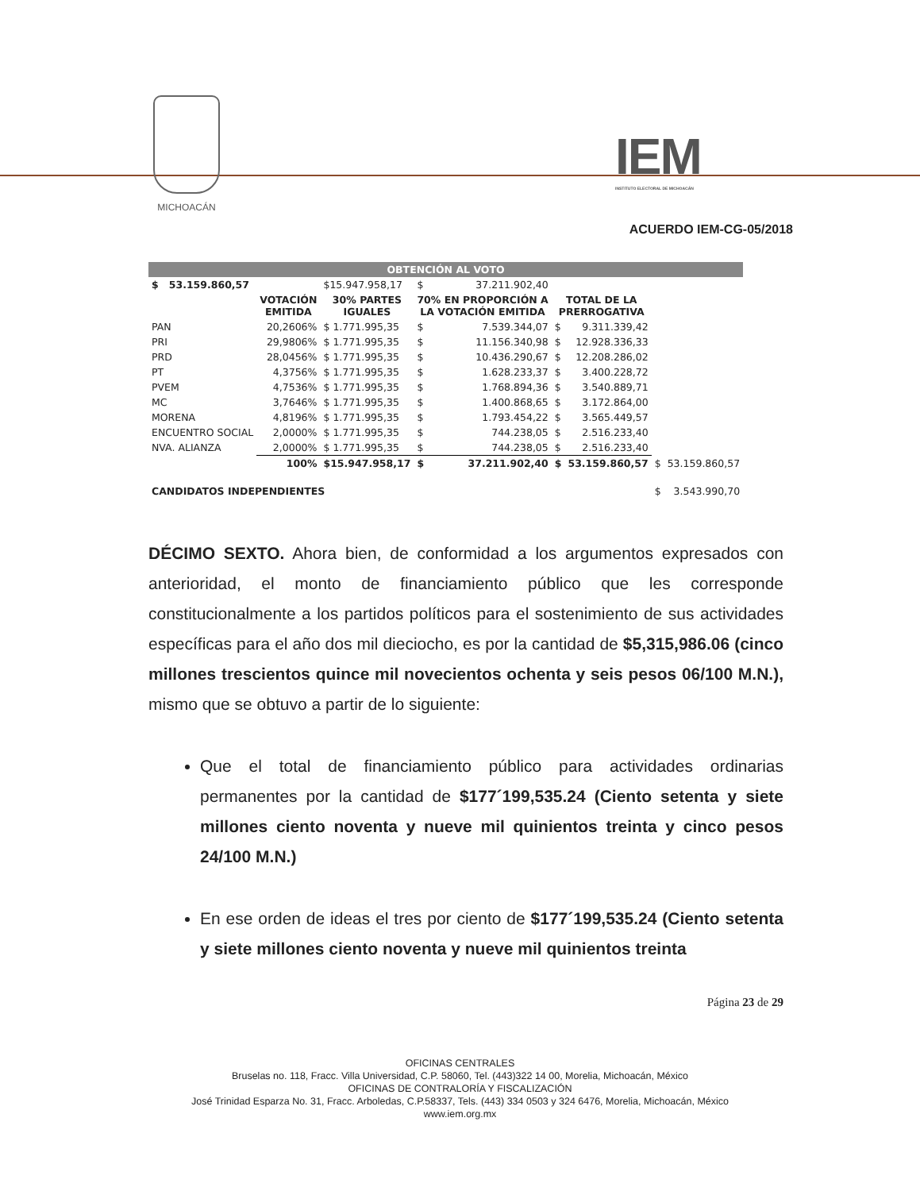MICHOACÁN
IEM
INSTITUTO ELECTORAL DE MICHOACÁN
ACUERDO IEM-CG-05/2018
| OBTENCIÓN AL VOTO | | | | | | | | |
| $ 53.159.860,57 | | $15.947.958,17 | $ | 37.211.902,40 | | | | |
| | VOTACIÓN EMITIDA | 30% PARTES IGUALES | 70% EN PROPORCIÓN A LA VOTACIÓN EMITIDA | | TOTAL DE LA PRERROGATIVA | | | |
| PAN | 20,2606% | $ 1.771.995,35 | $ | 7.539.344,07 | $ | 9.311.339,42 | | |
| PRI | 29,9806% | $ 1.771.995,35 | $ | 11.156.340,98 | $ | 12.928.336,33 | | |
| PRD | 28,0456% | $ 1.771.995,35 | $ | 10.436.290,67 | $ | 12.208.286,02 | | |
| PT | 4,3756% | $ 1.771.995,35 | $ | 1.628.233,37 | $ | 3.400.228,72 | | |
| PVEM | 4,7536% | $ 1.771.995,35 | $ | 1.768.894,36 | $ | 3.540.889,71 | | |
| MC | 3,7646% | $ 1.771.995,35 | $ | 1.400.868,65 | $ | 3.172.864,00 | | |
| MORENA | 4,8196% | $ 1.771.995,35 | $ | 1.793.454,22 | $ | 3.565.449,57 | | |
| ENCUENTRO SOCIAL | 2,0000% | $ 1.771.995,35 | $ | 744.238,05 | $ | 2.516.233,40 | | |
| NVA. ALIANZA | 2,0000% | $ 1.771.995,35 | $ | 744.238,05 | $ | 2.516.233,40 | | |
| | 100% | $15.947.958,17 | $ | 37.211.902,40 | $ | 53.159.860,57 | $ | 53.159.860,57 |
| CANDIDATOS INDEPENDIENTES | | | | | | | $ | 3.543.990,70 |
DÉCIMO SEXTO. Ahora bien, de conformidad a los argumentos expresados con anterioridad, el monto de financiamiento público que les corresponde constitucionalmente a los partidos políticos para el sostenimiento de sus actividades específicas para el año dos mil dieciocho, es por la cantidad de $5,315,986.06 (cinco millones trescientos quince mil novecientos ochenta y seis pesos 06/100 M.N.), mismo que se obtuvo a partir de lo siguiente:
Que el total de financiamiento público para actividades ordinarias permanentes por la cantidad de $177´199,535.24 (Ciento setenta y siete millones ciento noventa y nueve mil quinientos treinta y cinco pesos 24/100 M.N.)
En ese orden de ideas el tres por ciento de $177´199,535.24 (Ciento setenta y siete millones ciento noventa y nueve mil quinientos treinta
Página 23 de 29
OFICINAS CENTRALES
Bruselas no. 118, Fracc. Villa Universidad, C.P. 58060, Tel. (443)322 14 00, Morelia, Michoacán, México
OFICINAS DE CONTRALORÍA Y FISCALIZACIÓN
José Trinidad Esparza No. 31, Fracc. Arboledas, C.P.58337, Tels. (443) 334 0503 y 324 6476, Morelia, Michoacán, México
www.iem.org.mx